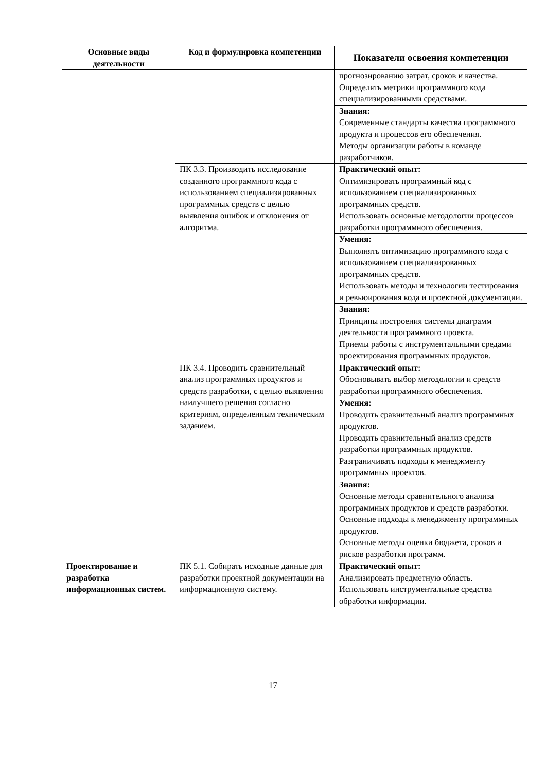| Основные виды деятельности | Код и формулировка компетенции | Показатели освоения компетенции |
| --- | --- | --- |
| | | прогнозированию затрат, сроков и качества. Определять метрики программного кода специализированными средствами. |
| | | Знания: Современные стандарты качества программного продукта и процессов его обеспечения. Методы организации работы в команде разработчиков. |
| | ПК 3.3. Производить исследование созданного программного кода с использованием специализированных программных средств с целью выявления ошибок и отклонения от алгоритма. | Практический опыт: Оптимизировать программный код с использованием специализированных программных средств. Использовать основные методологии процессов разработки программного обеспечения. |
| | | Умения: Выполнять оптимизацию программного кода с использованием специализированных программных средств. Использовать методы и технологии тестирования и ревьюирования кода и проектной документации. |
| | | Знания: Принципы построения системы диаграмм деятельности программного проекта. Приемы работы с инструментальными средами проектирования программных продуктов. |
| | ПК 3.4. Проводить сравнительный анализ программных продуктов и средств разработки, с целью выявления наилучшего решения согласно критериям, определенным техническим заданием. | Практический опыт: Обосновывать выбор методологии и средств разработки программного обеспечения. |
| | | Умения: Проводить сравнительный анализ программных продуктов. Проводить сравнительный анализ средств разработки программных продуктов. Разграничивать подходы к менеджменту программных проектов. |
| | | Знания: Основные методы сравнительного анализа программных продуктов и средств разработки. Основные подходы к менеджменту программных продуктов. Основные методы оценки бюджета, сроков и рисков разработки программ. |
| Проектирование и разработка информационных систем. | ПК 5.1. Собирать исходные данные для разработки проектной документации на информационную систему. | Практический опыт: Анализировать предметную область. Использовать инструментальные средства обработки информации. |
17